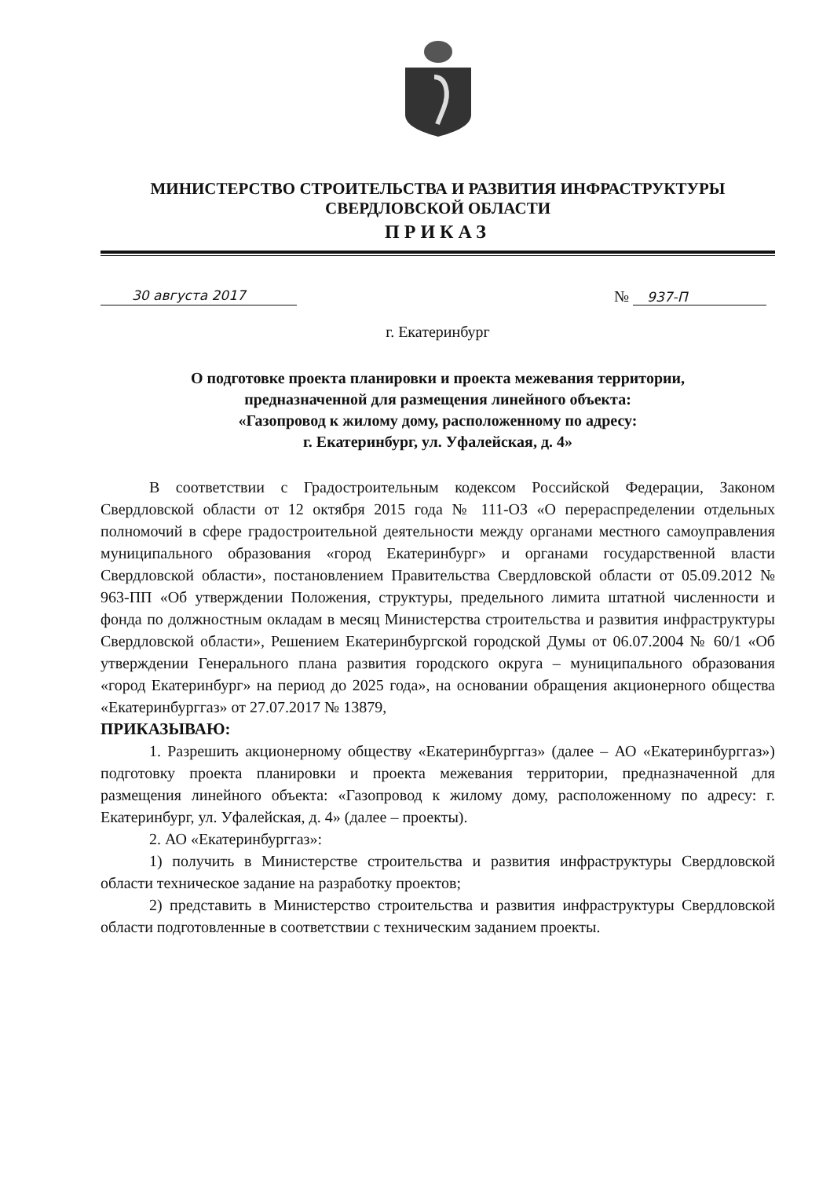МИНИСТЕРСТВО СТРОИТЕЛЬСТВА И РАЗВИТИЯ ИНФРАСТРУКТУРЫ
СВЕРДЛОВСКОЙ ОБЛАСТИ
ПРИКАЗ
30 августа 2017
№ 937-П
г. Екатеринбург
О подготовке проекта планировки и проекта межевания территории,
предназначенной для размещения линейного объекта:
«Газопровод к жилому дому, расположенному по адресу:
г. Екатеринбург, ул. Уфалейская, д. 4»
В соответствии с Градостроительным кодексом Российской Федерации, Законом Свердловской области от 12 октября 2015 года № 111-ОЗ «О перераспределении отдельных полномочий в сфере градостроительной деятельности между органами местного самоуправления муниципального образования «город Екатеринбург» и органами государственной власти Свердловской области», постановлением Правительства Свердловской области от 05.09.2012 № 963-ПП «Об утверждении Положения, структуры, предельного лимита штатной численности и фонда по должностным окладам в месяц Министерства строительства и развития инфраструктуры Свердловской области», Решением Екатеринбургской городской Думы от 06.07.2004 № 60/1 «Об утверждении Генерального плана развития городского округа – муниципального образования «город Екатеринбург» на период до 2025 года», на основании обращения акционерного общества «Екатеринбурггаз» от 27.07.2017 № 13879,
ПРИКАЗЫВАЮ:
1. Разрешить акционерному обществу «Екатеринбурггаз» (далее – АО «Екатеринбурггаз») подготовку проекта планировки и проекта межевания территории, предназначенной для размещения линейного объекта: «Газопровод к жилому дому, расположенному по адресу: г. Екатеринбург, ул. Уфалейская, д. 4» (далее – проекты).
2. АО «Екатеринбурггаз»:
1) получить в Министерстве строительства и развития инфраструктуры Свердловской области техническое задание на разработку проектов;
2) представить в Министерство строительства и развития инфраструктуры Свердловской области подготовленные в соответствии с техническим заданием проекты.